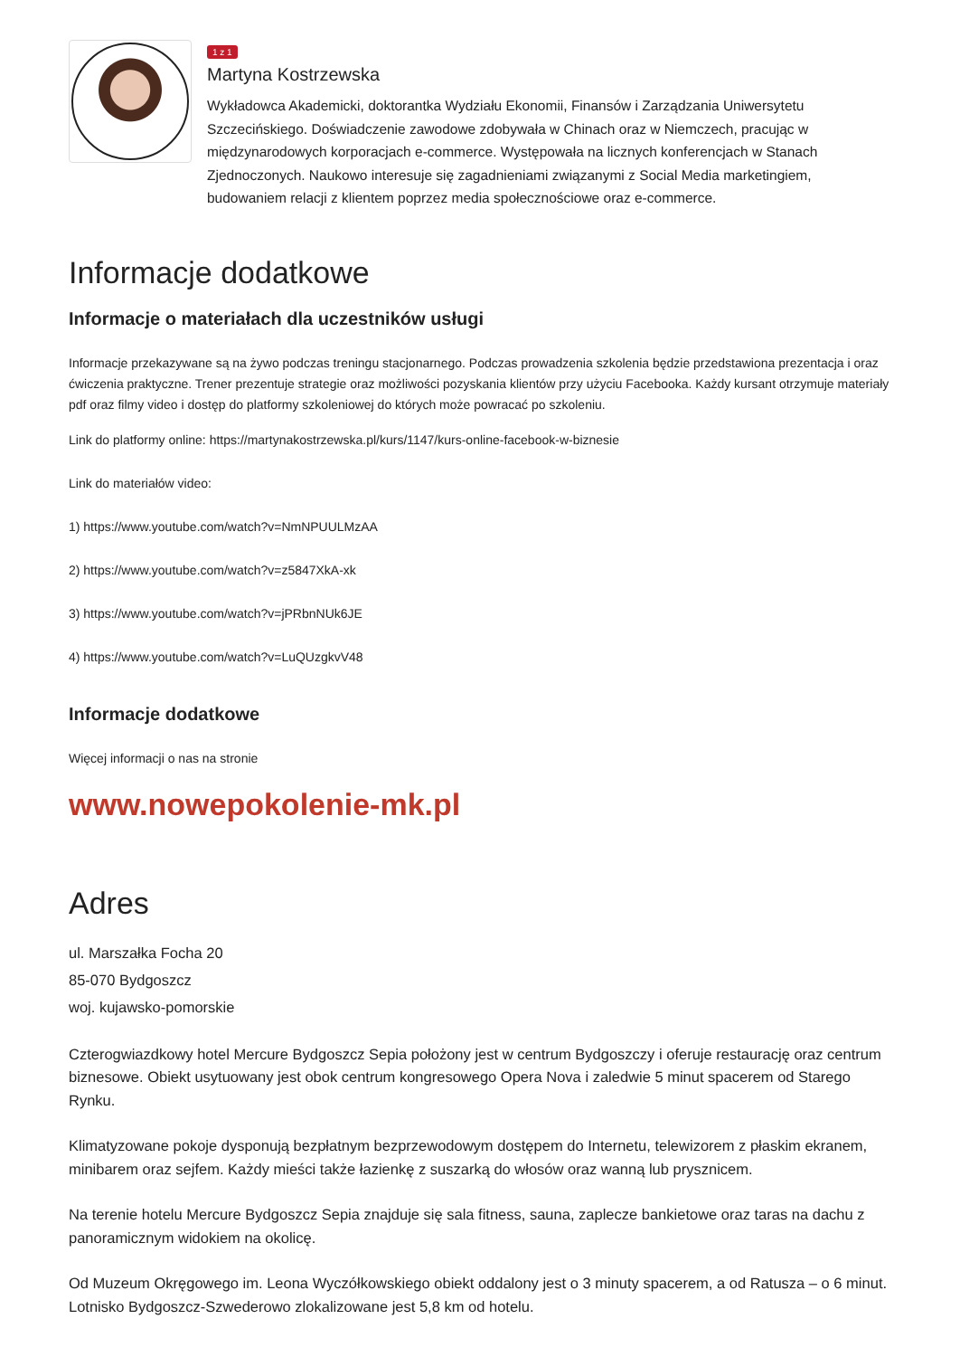1 z 1
Martyna Kostrzewska
Wykładowca Akademicki, doktorantka Wydziału Ekonomii, Finansów i Zarządzania Uniwersytetu Szczecińskiego. Doświadczenie zawodowe zdobywała w Chinach oraz w Niemczech, pracując w międzynarodowych korporacjach e-commerce. Występowała na licznych konferencjach w Stanach Zjednoczonych. Naukowo interesuje się zagadnieniami związanymi z Social Media marketingiem, budowaniem relacji z klientem poprzez media społecznościowe oraz e-commerce.
Informacje dodatkowe
Informacje o materiałach dla uczestników usługi
Informacje przekazywane są na żywo podczas treningu stacjonarnego. Podczas prowadzenia szkolenia będzie przedstawiona prezentacja i oraz ćwiczenia praktyczne. Trener prezentuje strategie oraz możliwości pozyskania klientów przy użyciu Facebooka. Każdy kursant otrzymuje materiały pdf oraz filmy video i dostęp do platformy szkoleniowej do których może powracać po szkoleniu.
Link do platformy online: https://martynakostrzewska.pl/kurs/1147/kurs-online-facebook-w-biznesie
Link do materiałów video:
1) https://www.youtube.com/watch?v=NmNPUULMzAA
2) https://www.youtube.com/watch?v=z5847XkA-xk
3) https://www.youtube.com/watch?v=jPRbnNUk6JE
4) https://www.youtube.com/watch?v=LuQUzgkvV48
Informacje dodatkowe
Więcej informacji o nas na stronie
www.nowepokolenie-mk.pl
Adres
ul. Marszałka Focha 20
85-070 Bydgoszcz
woj. kujawsko-pomorskie
Czterogwiazdkowy hotel Mercure Bydgoszcz Sepia położony jest w centrum Bydgoszczy i oferuje restaurację oraz centrum biznesowe. Obiekt usytuowany jest obok centrum kongresowego Opera Nova i zaledwie 5 minut spacerem od Starego Rynku.
Klimatyzowane pokoje dysponują bezpłatnym bezprzewodowym dostępem do Internetu, telewizorem z płaskim ekranem, minibarem oraz sejfem. Każdy mieści także łazienkę z suszarką do włosów oraz wanną lub prysznicem.
Na terenie hotelu Mercure Bydgoszcz Sepia znajduje się sala fitness, sauna, zaplecze bankietowe oraz taras na dachu z panoramicznym widokiem na okolicę.
Od Muzeum Okręgowego im. Leona Wyczółkowskiego obiekt oddalony jest o 3 minuty spacerem, a od Ratusza – o 6 minut. Lotnisko Bydgoszcz-Szwederowo zlokalizowane jest 5,8 km od hotelu.